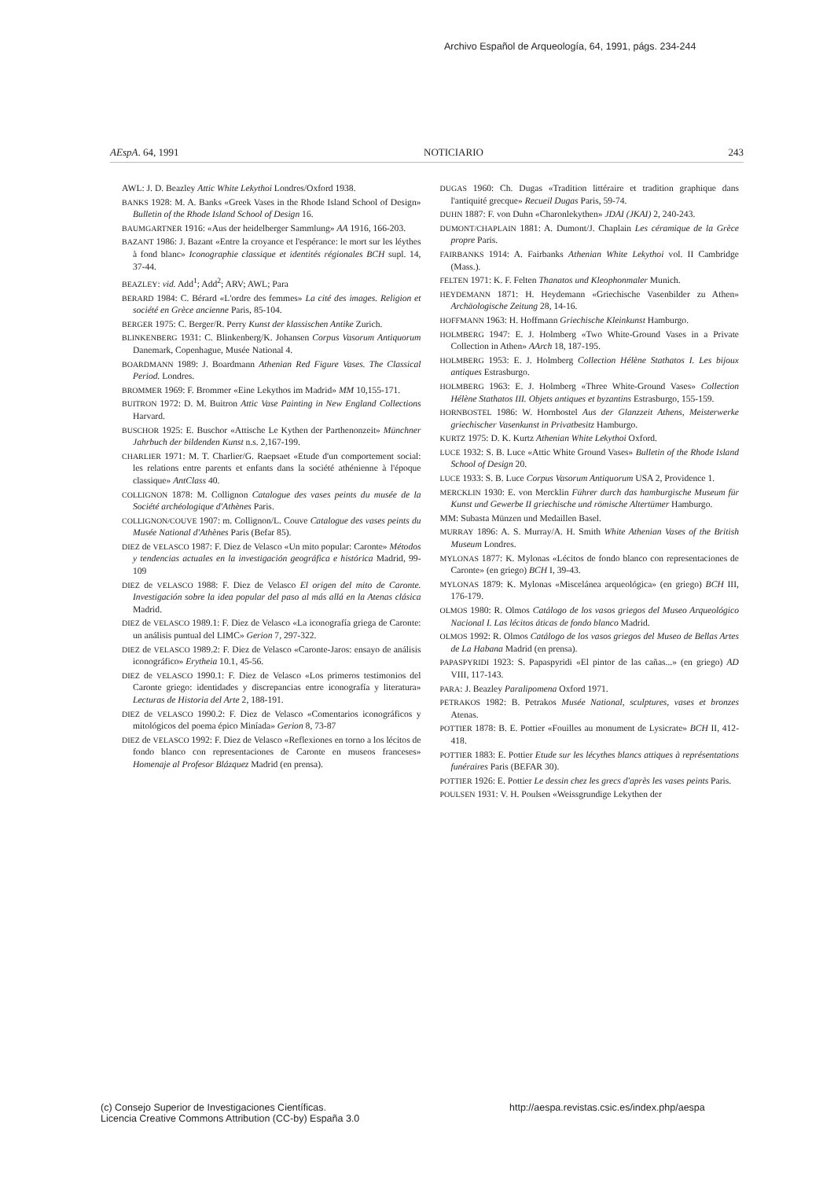Archivo Español de Arqueología, 64, 1991, págs. 234-244
AEspA. 64, 1991 NOTICIARIO 243
AWL: J. D. Beazley Attic White Lekythoi Londres/Oxford 1938.
BANKS 1928: M. A. Banks «Greek Vases in the Rhode Island School of Design» Bulletin of the Rhode Island School of Design 16.
BAUMGARTNER 1916: «Aus der heidelberger Sammlung» AA 1916, 166-203.
BAZANT 1986: J. Bazant «Entre la croyance et l'espérance: le mort sur les léythes à fond blanc» Iconographie classique et identités régionales BCH supl. 14, 37-44.
BEAZLEY: vid. Add<sup>1</sup>; Add<sup>2</sup>; ARV; AWL; Para
BERARD 1984: C. Bérard «L'ordre des femmes» La cité des images. Religion et société en Grèce ancienne Paris, 85-104.
BERGER 1975: C. Berger/R. Perry Kunst der klassischen Antike Zurich.
BLINKENBERG 1931: C. Blinkenberg/K. Johansen Corpus Vasorum Antiquorum Danemark, Copenhague, Musée National 4.
BOARDMANN 1989: J. Boardmann Athenian Red Figure Vases. The Classical Period. Londres.
BROMMER 1969: F. Brommer «Eine Lekythos im Madrid» MM 10,155-171.
BUITRON 1972: D. M. Buitron Attic Vase Painting in New England Collections Harvard.
BUSCHOR 1925: E. Buschor «Attische Le Kythen der Parthenonzeit» Münchner Jahrbuch der bildenden Kunst n.s. 2,167-199.
CHARLIER 1971: M. T. Charlier/G. Raepsaet «Etude d'un comportement social: les relations entre parents et enfants dans la société athénienne à l'époque classique» AntClass 40.
COLLIGNON 1878: M. Collignon Catalogue des vases peints du musée de la Société archéologique d'Athènes Paris.
COLLIGNON/COUVE 1907: m. Collignon/L. Couve Catalogue des vases peints du Musée National d'Athènes Paris (Befar 85).
DIEZ de VELASCO 1987: F. Diez de Velasco «Un mito popular: Caronte» Métodos y tendencias actuales en la investigación geográfica e histórica Madrid, 99-109
DIEZ de VELASCO 1988: F. Diez de Velasco El origen del mito de Caronte. Investigación sobre la idea popular del paso al más allá en la Atenas clásica Madrid.
DIEZ de VELASCO 1989.1: F. Diez de Velasco «La iconografía griega de Caronte: un análisis puntual del LIMC» Gerion 7, 297-322.
DIEZ de VELASCO 1989.2: F. Diez de Velasco «Caronte-Jaros: ensayo de análisis iconográfico» Erytheia 10.1, 45-56.
DIEZ de VELASCO 1990.1: F. Diez de Velasco «Los primeros testimonios del Caronte griego: identidades y discrepancias entre iconografía y literatura» Lecturas de Historia del Arte 2, 188-191.
DIEZ de VELASCO 1990.2: F. Diez de Velasco «Comentarios iconográficos y mitológicos del poema épico Miníada» Gerion 8, 73-87
DIEZ de VELASCO 1992: F. Diez de Velasco «Reflexiones en torno a los lécitos de fondo blanco con representaciones de Caronte en museos franceses» Homenaje al Profesor Blázquez Madrid (en prensa).
DUGAS 1960: Ch. Dugas «Tradition littéraire et tradition graphique dans l'antiquité grecque» Recueil Dugas Paris, 59-74.
DUHN 1887: F. von Duhn «Charonlekythen» JDAI (JKAI) 2, 240-243.
DUMONT/CHAPLAIN 1881: A. Dumont/J. Chaplain Les céramique de la Grèce propre Paris.
FAIRBANKS 1914: A. Fairbanks Athenian White Lekythoi vol. II Cambridge (Mass.).
FELTEN 1971: K. F. Felten Thanatos und Kleophonmaler Munich.
HEYDEMANN 1871: H. Heydemann «Griechische Vasenbilder zu Athen» Archäologische Zeitung 28, 14-16.
HOFFMANN 1963: H. Hoffmann Griechische Kleinkunst Hamburgo.
HOLMBERG 1947: E. J. Holmberg «Two White-Ground Vases in a Private Collection in Athen» AArch 18, 187-195.
HOLMBERG 1953: E. J. Holmberg Collection Hélène Stathatos I. Les bijoux antiques Estrasburgo.
HOLMBERG 1963: E. J. Holmberg «Three White-Ground Vases» Collection Hélène Stathatos III. Objets antiques et byzantins Estrasburgo, 155-159.
HORNBOSTEL 1986: W. Hornbostel Aus der Glanzzeit Athens, Meisterwerke griechischer Vasenkunst in Privatbesitz Hamburgo.
KURTZ 1975: D. K. Kurtz Athenian White Lekythoi Oxford.
LUCE 1932: S. B. Luce «Attic White Ground Vases» Bulletin of the Rhode Island School of Design 20.
LUCE 1933: S. B. Luce Corpus Vasorum Antiquorum USA 2, Providence 1.
MERCKLIN 1930: E. von Mercklin Führer durch das hamburgische Museum für Kunst und Gewerbe II griechische und römische Altertümer Hamburgo.
MM: Subasta Münzen und Medaillen Basel.
MURRAY 1896: A. S. Murray/A. H. Smith White Athenian Vases of the British Museum Londres.
MYLONAS 1877: K. Mylonas «Lécitos de fondo blanco con representaciones de Caronte» (en griego) BCH I, 39-43.
MYLONAS 1879: K. Mylonas «Miscelánea arqueológica» (en griego) BCH III, 176-179.
OLMOS 1980: R. Olmos Catálogo de los vasos griegos del Museo Arqueológico Nacional I. Las lécitos áticas de fondo blanco Madrid.
OLMOS 1992: R. Olmos Catálogo de los vasos griegos del Museo de Bellas Artes de La Habana Madrid (en prensa).
PAPASPYRIDI 1923: S. Papaspyridi «El pintor de las cañas...» (en griego) AD VIII, 117-143.
PARA: J. Beazley Paralipomena Oxford 1971.
PETRAKOS 1982: B. Petrakos Musée National, sculptures, vases et bronzes Atenas.
POTTIER 1878: B. E. Pottier «Fouilles au monument de Lysicrate» BCH II, 412-418.
POTTIER 1883: E. Pottier Etude sur les lécythes blancs attiques à représentations funéraires Paris (BEFAR 30).
POTTIER 1926: E. Pottier Le dessin chez les grecs d'après les vases peints Paris.
POULSEN 1931: V. H. Poulsen «Weissgrundige Lekythen der
(c) Consejo Superior de Investigaciones Científicas.
Licencia Creative Commons Attribution (CC-by) España 3.0
http://aespa.revistas.csic.es/index.php/aespa